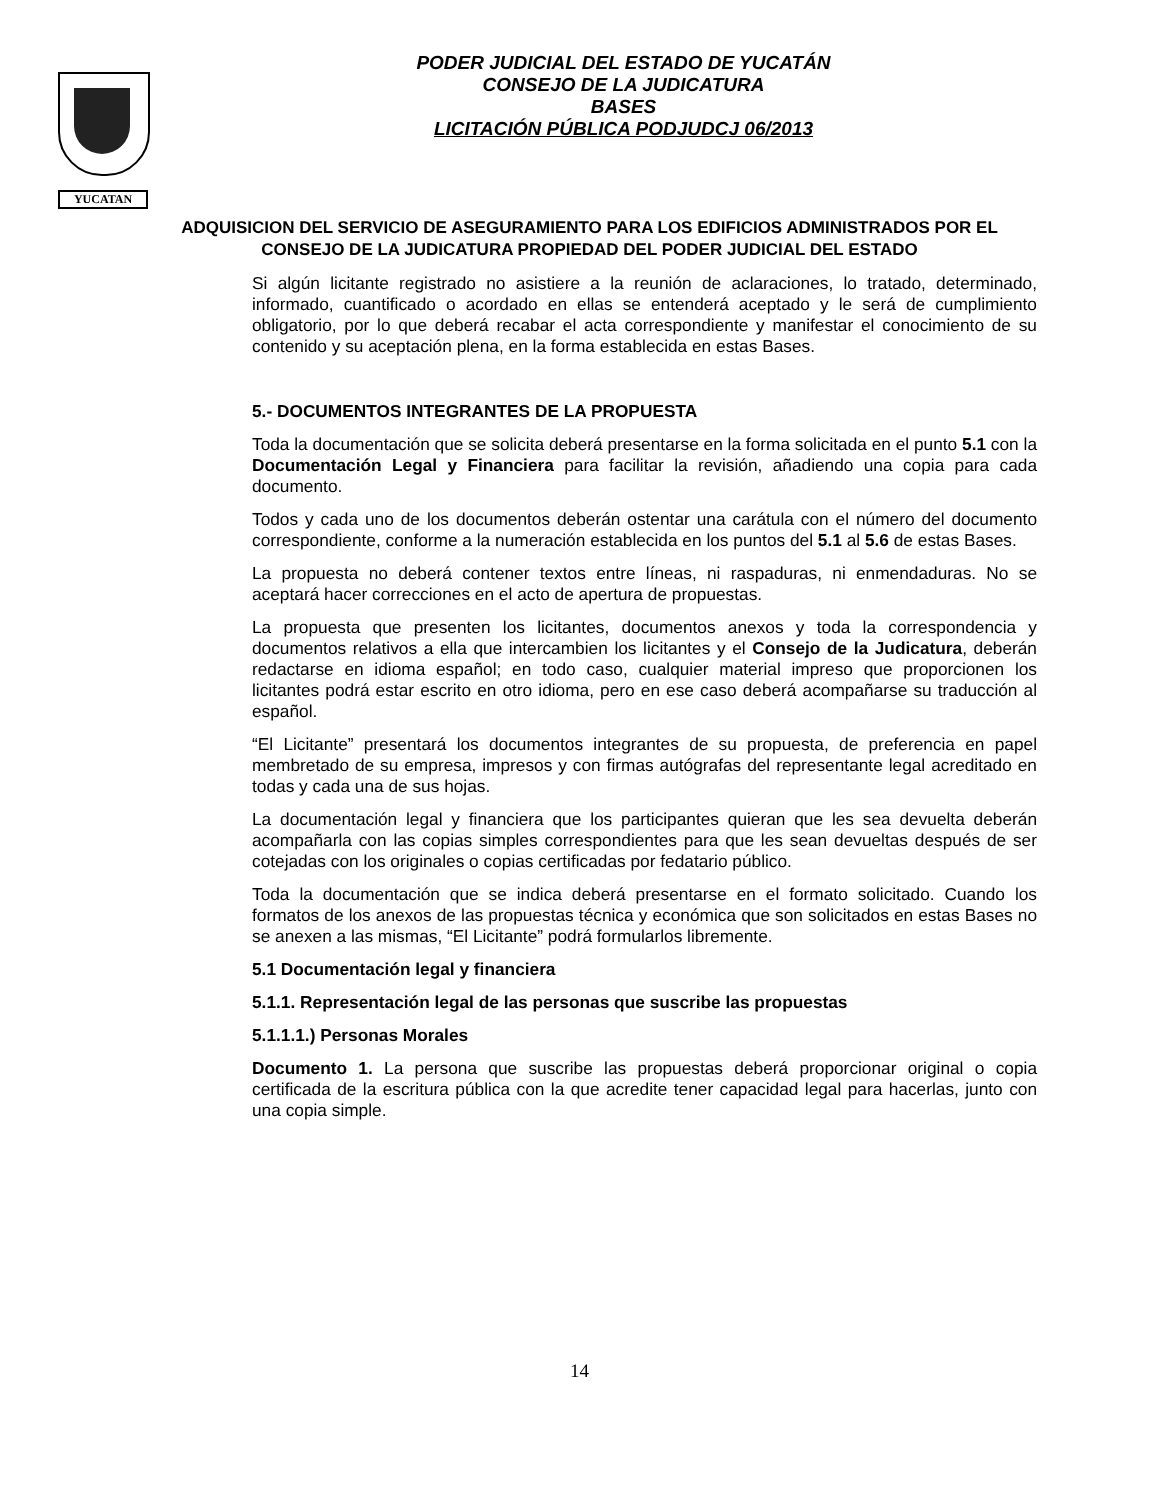YUCATAN
PODER JUDICIAL DEL ESTADO DE YUCATÁN
CONSEJO DE LA JUDICATURA
BASES
LICITACIÓN PÚBLICA PODJUDCJ 06/2013
ADQUISICION DEL SERVICIO DE ASEGURAMIENTO PARA LOS EDIFICIOS ADMINISTRADOS POR EL CONSEJO DE LA JUDICATURA PROPIEDAD DEL PODER JUDICIAL DEL ESTADO
Si algún licitante registrado no asistiere a la reunión de aclaraciones, lo tratado, determinado, informado, cuantificado o acordado en ellas se entenderá aceptado y le será de cumplimiento obligatorio, por lo que deberá recabar el acta correspondiente y manifestar el conocimiento de su contenido y su aceptación plena, en la forma establecida en estas Bases.
5.- DOCUMENTOS INTEGRANTES DE LA PROPUESTA
Toda la documentación que se solicita deberá presentarse en la forma solicitada en el punto 5.1 con la Documentación Legal y Financiera para facilitar la revisión, añadiendo una copia para cada documento.
Todos y cada uno de los documentos deberán ostentar una carátula con el número del documento correspondiente, conforme a la numeración establecida en los puntos del 5.1 al 5.6 de estas Bases.
La propuesta no deberá contener textos entre líneas, ni raspaduras, ni enmendaduras. No se aceptará hacer correcciones en el acto de apertura de propuestas.
La propuesta que presenten los licitantes, documentos anexos y toda la correspondencia y documentos relativos a ella que intercambien los licitantes y el Consejo de la Judicatura, deberán redactarse en idioma español; en todo caso, cualquier material impreso que proporcionen los licitantes podrá estar escrito en otro idioma, pero en ese caso deberá acompañarse su traducción al español.
“El Licitante” presentará los documentos integrantes de su propuesta, de preferencia en papel membretado de su empresa, impresos y con firmas autógrafas del representante legal acreditado en todas y cada una de sus hojas.
La documentación legal y financiera que los participantes quieran que les sea devuelta deberán acompañarla con las copias simples correspondientes para que les sean devueltas después de ser cotejadas con los originales o copias certificadas por fedatario público.
Toda la documentación que se indica deberá presentarse en el formato solicitado. Cuando los formatos de los anexos de las propuestas técnica y económica que son solicitados en estas Bases no se anexen a las mismas, “El Licitante” podrá formularlos libremente.
5.1 Documentación legal y financiera
5.1.1. Representación legal de las personas que suscribe las propuestas
5.1.1.1.) Personas Morales
Documento 1. La persona que suscribe las propuestas deberá proporcionar original o copia certificada de la escritura pública con la que acredite tener capacidad legal para hacerlas, junto con una copia simple.
14